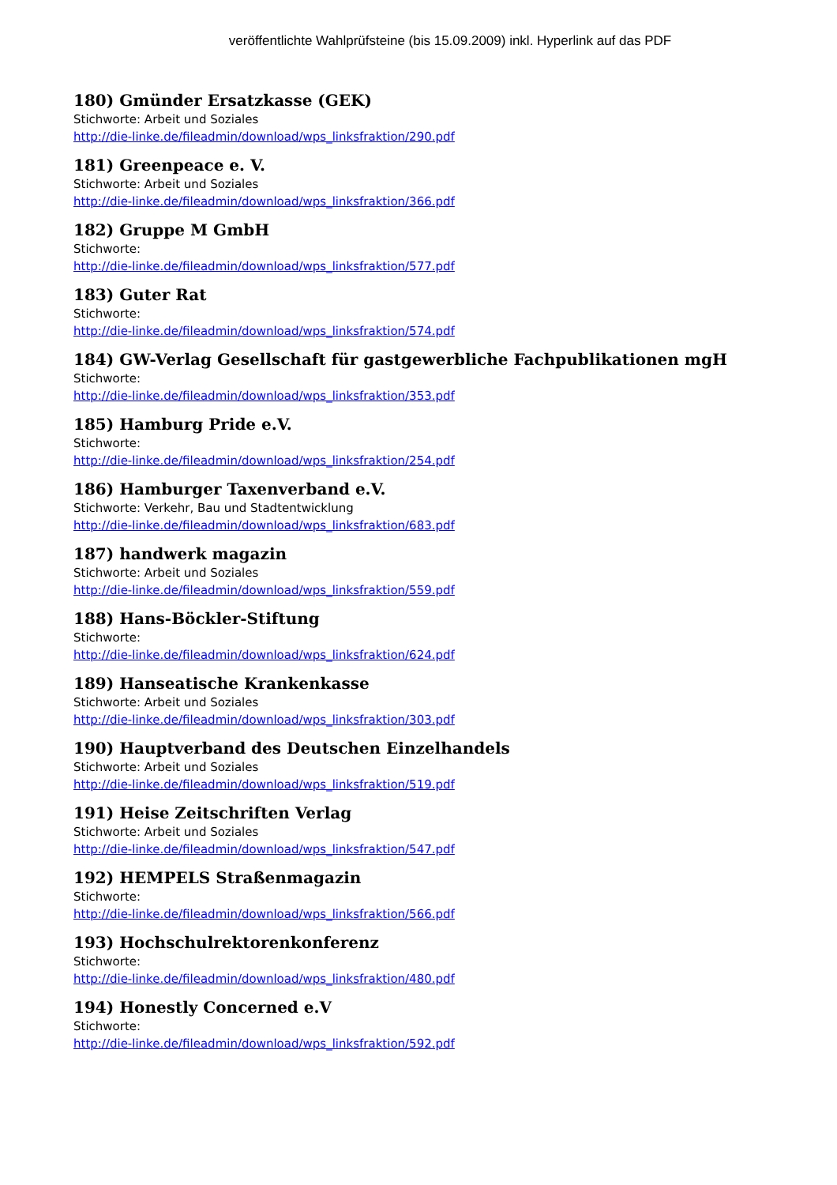veröffentlichte Wahlprüfsteine (bis 15.09.2009) inkl. Hyperlink auf das PDF
180) Gmünder Ersatzkasse (GEK)
Stichworte: Arbeit und Soziales
http://die-linke.de/fileadmin/download/wps_linksfraktion/290.pdf
181) Greenpeace e. V.
Stichworte: Arbeit und Soziales
http://die-linke.de/fileadmin/download/wps_linksfraktion/366.pdf
182) Gruppe M GmbH
Stichworte:
http://die-linke.de/fileadmin/download/wps_linksfraktion/577.pdf
183) Guter Rat
Stichworte:
http://die-linke.de/fileadmin/download/wps_linksfraktion/574.pdf
184) GW-Verlag Gesellschaft für gastgewerbliche Fachpublikationen mgH
Stichworte:
http://die-linke.de/fileadmin/download/wps_linksfraktion/353.pdf
185) Hamburg Pride e.V.
Stichworte:
http://die-linke.de/fileadmin/download/wps_linksfraktion/254.pdf
186) Hamburger Taxenverband e.V.
Stichworte: Verkehr, Bau und Stadtentwicklung
http://die-linke.de/fileadmin/download/wps_linksfraktion/683.pdf
187) handwerk magazin
Stichworte: Arbeit und Soziales
http://die-linke.de/fileadmin/download/wps_linksfraktion/559.pdf
188) Hans-Böckler-Stiftung
Stichworte:
http://die-linke.de/fileadmin/download/wps_linksfraktion/624.pdf
189) Hanseatische Krankenkasse
Stichworte: Arbeit und Soziales
http://die-linke.de/fileadmin/download/wps_linksfraktion/303.pdf
190) Hauptverband des Deutschen Einzelhandels
Stichworte: Arbeit und Soziales
http://die-linke.de/fileadmin/download/wps_linksfraktion/519.pdf
191) Heise Zeitschriften Verlag
Stichworte: Arbeit und Soziales
http://die-linke.de/fileadmin/download/wps_linksfraktion/547.pdf
192) HEMPELS Straßenmagazin
Stichworte:
http://die-linke.de/fileadmin/download/wps_linksfraktion/566.pdf
193) Hochschulrektorenkonferenz
Stichworte:
http://die-linke.de/fileadmin/download/wps_linksfraktion/480.pdf
194) Honestly Concerned e.V
Stichworte:
http://die-linke.de/fileadmin/download/wps_linksfraktion/592.pdf